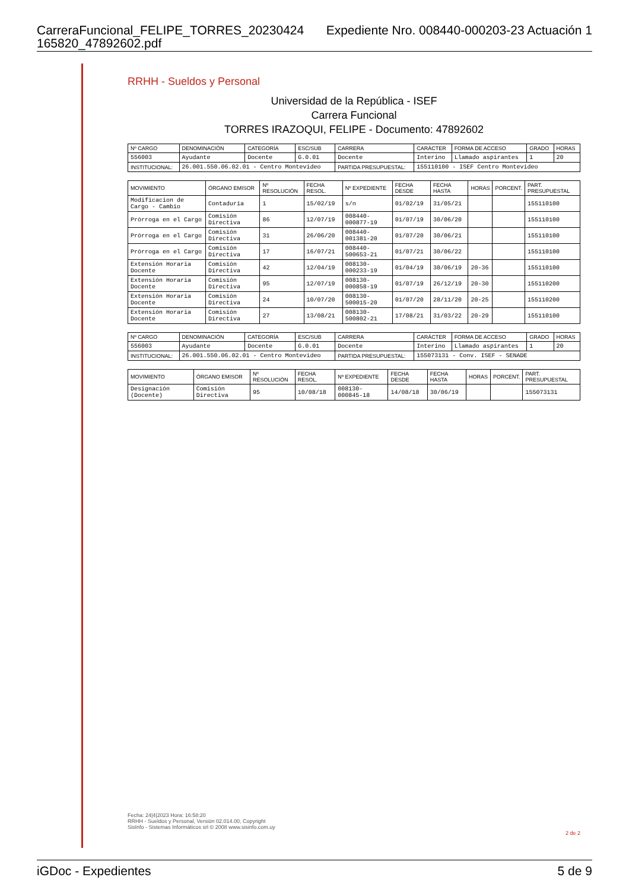CarreraFuncional_FELIPE_TORRES_20230424
165820_47892602.pdf Expediente Nro. 008440-000203-23 Actuación 1
RRHH - Sueldos y Personal
Universidad de la República - ISEF
Carrera Funcional
TORRES IRAZOQUI, FELIPE - Documento: 47892602
| Nº CARGO | DENOMINACIÓN | CATEGORÍA | ESC/SUB | CARRERA | CARÁCTER | FORMA DE ACCESO | GRADO | HORAS |
| --- | --- | --- | --- | --- | --- | --- | --- | --- |
| 556003 | Ayudante | Docente | G.0.01 | Docente | Interino | Llamado aspirantes | 1 | 20 |
| INSTITUCIONAL: | 26.001.550.06.02.01 - Centro Montevideo | | | PARTIDA PRESUPUESTAL: | 155110100 - ISEF Centro Montevideo | | | |
| MOVIMIENTO | ÓRGANO EMISOR | Nº RESOLUCIÓN | FECHA RESOL. | Nº EXPEDIENTE | FECHA DESDE | FECHA HASTA | HORAS | PORCENT. | PART. PRESUPUESTAL |
| --- | --- | --- | --- | --- | --- | --- | --- | --- | --- |
| Modificacion de Cargo - Cambio | Contaduría | 1 | 15/02/19 | s/n | 01/02/19 | 31/05/21 | | | 155110100 |
| Prórroga en el Cargo | Comisión Directiva | 86 | 12/07/19 | 008440-000877-19 | 01/07/19 | 30/06/20 | | | 155110100 |
| Prórroga en el Cargo | Comisión Directiva | 31 | 26/06/20 | 008440-001381-20 | 01/07/20 | 30/06/21 | | | 155110100 |
| Prórroga en el Cargo | Comisión Directiva | 17 | 16/07/21 | 008440-500653-21 | 01/07/21 | 30/06/22 | | | 155110100 |
| Extensión Horaria Docente | Comisión Directiva | 42 | 12/04/19 | 008130-000233-19 | 01/04/19 | 30/06/19 | 20-36 | | 155110100 |
| Extensión Horaria Docente | Comisión Directiva | 95 | 12/07/19 | 008130-000858-19 | 01/07/19 | 26/12/19 | 20-30 | | 155110200 |
| Extensión Horaria Docente | Comisión Directiva | 24 | 10/07/20 | 008130-500015-20 | 01/07/20 | 28/11/20 | 20-25 | | 155110200 |
| Extensión Horaria Docente | Comisión Directiva | 27 | 13/08/21 | 008130-500802-21 | 17/08/21 | 31/03/22 | 20-29 | | 155110100 |
| Nº CARGO | DENOMINACIÓN | CATEGORÍA | ESC/SUB | CARRERA | CARÁCTER | FORMA DE ACCESO | GRADO | HORAS |
| --- | --- | --- | --- | --- | --- | --- | --- | --- |
| 556003 | Ayudante | Docente | G.0.01 | Docente | Interino | Llamado aspirantes | 1 | 20 |
| INSTITUCIONAL: | 26.001.550.06.02.01 - Centro Montevideo | | | PARTIDA PRESUPUESTAL: | 155073131 - Conv. ISEF - SENADE | | | |
| MOVIMIENTO | ÓRGANO EMISOR | Nº RESOLUCIÓN | FECHA RESOL. | Nº EXPEDIENTE | FECHA DESDE | FECHA HASTA | HORAS | PORCENT. | PART. PRESUPUESTAL |
| --- | --- | --- | --- | --- | --- | --- | --- | --- | --- |
| Designación (Docente) | Comisión Directiva | 95 | 10/08/18 | 008130-000845-18 | 14/08/18 | 30/06/19 | | | 155073131 |
Fecha: 24|4|2023 Hora: 16:58:20
RRHH - Sueldos y Personal, Versión 02.014.00, Copyright
SisInfo - Sistemas Informáticos srl © 2008 www.sisinfo.com.uy
2 de 2
iGDoc - Expedientes 5 de 9